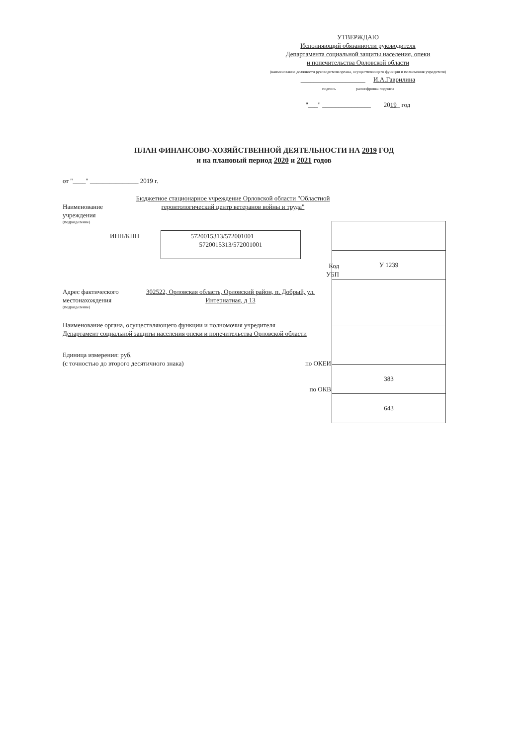УТВЕРЖДАЮ
Исполняющий обязанности руководителя
Департамента социальной защиты населения, опеки
и попечительства Орловской области
(наименование должности руководителя органа, осуществляющего функции и полномочия учредителя)
____________________ И.А.Гаврилина
подпись расшифровка подписи
"___" _______________ 2019_ год
ПЛАН ФИНАНСОВО-ХОЗЯЙСТВЕННОЙ ДЕЯТЕЛЬНОСТИ НА 2019 ГОД
и на плановый период 2020 и 2021 годов
от "____" _______________ 2019 г.
Наименование учреждения
Бюджетное стационарное учреждение Орловской области "Областной геронтологический центр ветеранов войны и труда"
(подразделение)
ИНН/КПП 5720015313/572001001
Код
УБП
Адрес фактического местонахождения
302522, Орловская область, Орловский район, п. Добрый, ул. Интернатная, д 13
(подразделение)
Наименование органа, осуществляющего функции и полномочия учредителя
Департамент социальной защиты населения опеки и попечительства Орловской области
Единица измерения: руб.
(с точностью до второго десятичного знака)
по ОКЕИ
по ОКВ
5720015313/572001001
| У 1239 |
| 383 |
| 643 |